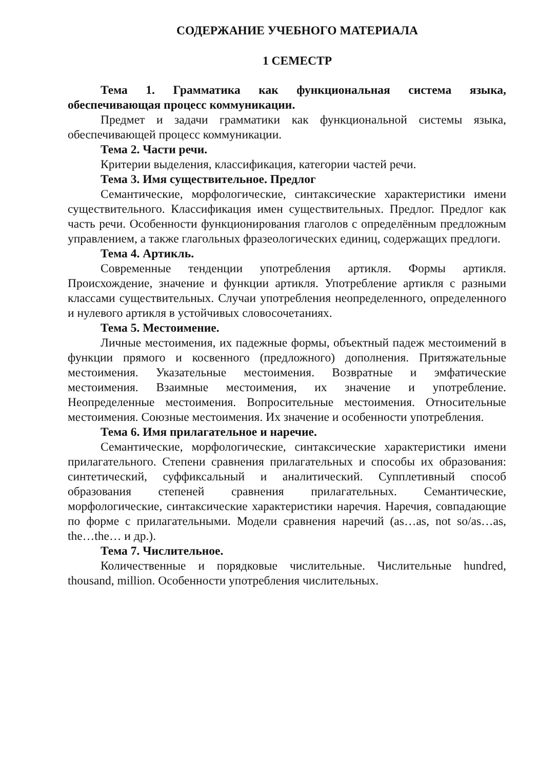СОДЕРЖАНИЕ УЧЕБНОГО МАТЕРИАЛА
1 СЕМЕСТР
Тема 1. Грамматика как функциональная система языка, обеспечивающая процесс коммуникации.
Предмет и задачи грамматики как функциональной системы языка, обеспечивающей процесс коммуникации.
Тема 2. Части речи.
Критерии выделения, классификация, категории частей речи.
Тема 3. Имя существительное. Предлог
Семантические, морфологические, синтаксические характеристики имени существительного. Классификация имен существительных. Предлог. Предлог как часть речи. Особенности функционирования глаголов с определённым предложным управлением, а также глагольных фразеологических единиц, содержащих предлоги.
Тема 4. Артикль.
Современные тенденции употребления артикля. Формы артикля. Происхождение, значение и функции артикля. Употребление артикля с разными классами существительных. Случаи употребления неопределенного, определенного и нулевого артикля в устойчивых словосочетаниях.
Тема 5. Местоимение.
Личные местоимения, их падежные формы, объектный падеж местоимений в функции прямого и косвенного (предложного) дополнения. Притяжательные местоимения. Указательные местоимения. Возвратные и эмфатические местоимения. Взаимные местоимения, их значение и употребление. Неопределенные местоимения. Вопросительные местоимения. Относительные местоимения. Союзные местоимения. Их значение и особенности употребления.
Тема 6. Имя прилагательное и наречие.
Семантические, морфологические, синтаксические характеристики имени прилагательного. Степени сравнения прилагательных и способы их образования: синтетический, суффиксальный и аналитический. Супплетивный способ образования степеней сравнения прилагательных. Семантические, морфологические, синтаксические характеристики наречия. Наречия, совпадающие по форме с прилагательными. Модели сравнения наречий (as…as, not so/as…as, the…the… и др.).
Тема 7. Числительное.
Количественные и порядковые числительные. Числительные hundred, thousand, million. Особенности употребления числительных.